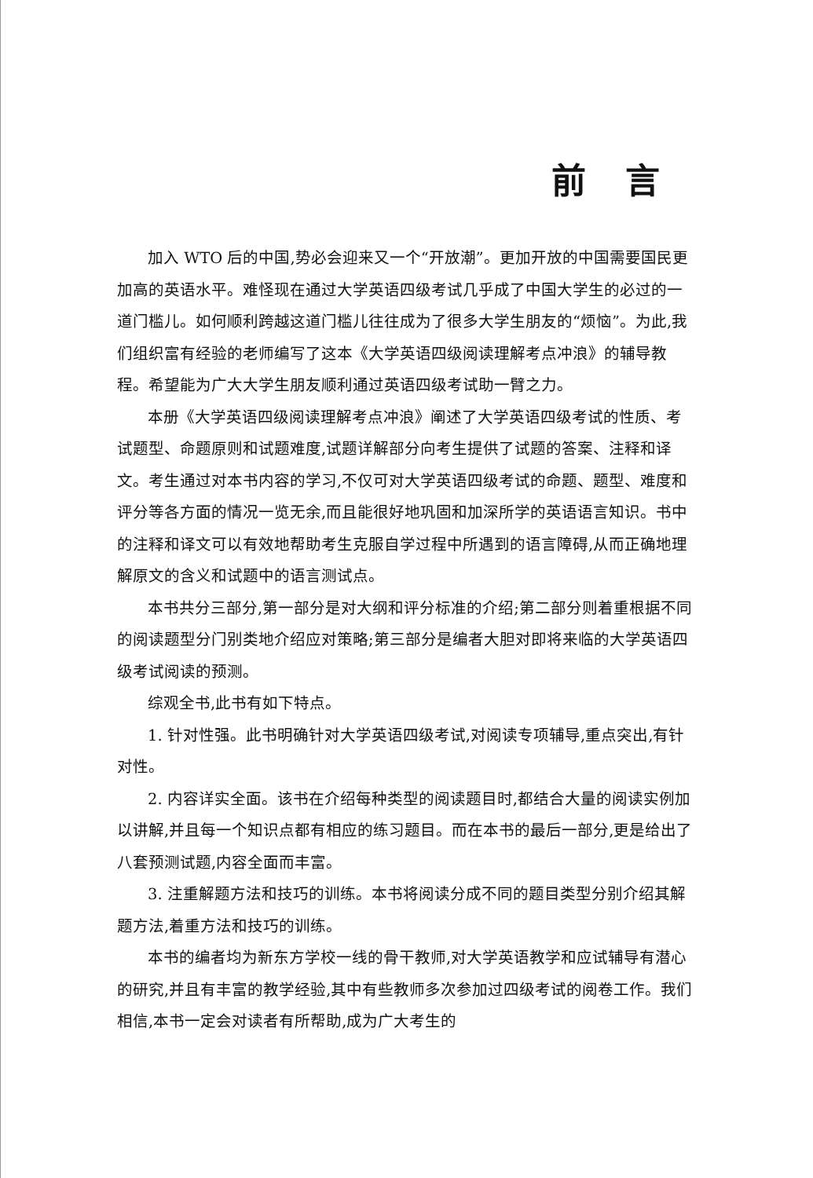前言
加入 WTO 后的中国,势必会迎来又一个“开放潮”。更加开放的中国需要国民更加高的英语水平。难怪现在通过大学英语四级考试几乎成了中国大学生的必过的一道门槛儿。如何顺利跨越这道门槛儿往往成为了很多大学生朋友的“烦恼”。为此,我们组织富有经验的老师编写了这本《大学英语四级阅读理解考点冲浪》的辅导教程。希望能为广大大学生朋友顺利通过英语四级考试助一臂之力。
本册《大学英语四级阅读理解考点冲浪》阐述了大学英语四级考试的性质、考试题型、命题原则和试题难度,试题详解部分向考生提供了试题的答案、注释和译文。考生通过对本书内容的学习,不仅可对大学英语四级考试的命题、题型、难度和评分等各方面的情况一览无余,而且能很好地巩固和加深所学的英语语言知识。书中的注释和译文可以有效地帮助考生克服自学过程中所遇到的语言障碍,从而正确地理解原文的含义和试题中的语言测试点。
本书共分三部分,第一部分是对大纲和评分标准的介绍;第二部分则着重根据不同的阅读题型分门别类地介绍应对策略;第三部分是编者大胆对即将来临的大学英语四级考试阅读的预测。
综观全书,此书有如下特点。
1. 针对性强。此书明确针对大学英语四级考试,对阅读专项辅导,重点突出,有针对性。
2. 内容详实全面。该书在介绍每种类型的阅读题目时,都结合大量的阅读实例加以讲解,并且每一个知识点都有相应的练习题目。而在本书的最后一部分,更是给出了八套预测试题,内容全面而丰富。
3. 注重解题方法和技巧的训练。本书将阅读分成不同的题目类型分别介绍其解题方法,着重方法和技巧的训练。
本书的编者均为新东方学校一线的骨干教师,对大学英语教学和应试辅导有潜心的研究,并且有丰富的教学经验,其中有些教师多次参加过四级考试的阅卷工作。我们相信,本书一定会对读者有所帮助,成为广大考生的